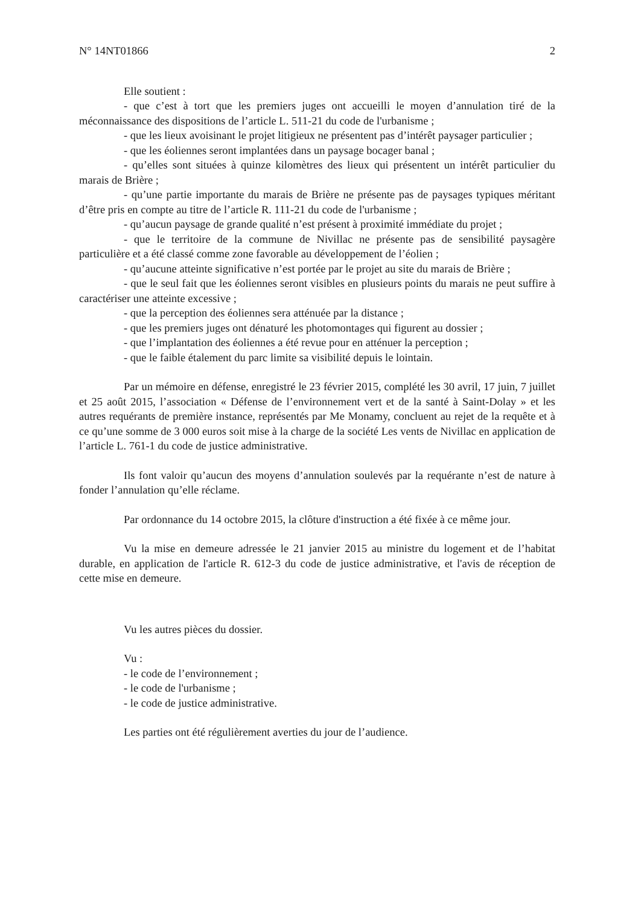N° 14NT01866 2
Elle soutient :
- que c’est à tort que les premiers juges ont accueilli le moyen d’annulation tiré de la méconnaissance des dispositions de l’article L. 511-21 du code de l'urbanisme ;
- que les lieux avoisinant le projet litigieux ne présentent pas d’intérêt paysager particulier ;
- que les éoliennes seront implantées dans un paysage bocager banal ;
- qu’elles sont situées à quinze kilomètres des lieux qui présentent un intérêt particulier du marais de Brière ;
- qu’une partie importante du marais de Brière ne présente pas de paysages typiques méritant d’être pris en compte au titre de l’article R. 111-21 du code de l'urbanisme ;
- qu’aucun paysage de grande qualité n’est présent à proximité immédiate du projet ;
- que le territoire de la commune de Nivillac ne présente pas de sensibilité paysagère particulière et a été classé comme zone favorable au développement de l’éolien ;
- qu’aucune atteinte significative n’est portée par le projet au site du marais de Brière ;
- que le seul fait que les éoliennes seront visibles en plusieurs points du marais ne peut suffire à caractériser une atteinte excessive ;
- que la perception des éoliennes sera atténuée par la distance ;
- que les premiers juges ont dénaturé les photomontages qui figurent au dossier ;
- que l’implantation des éoliennes a été revue pour en atténuer la perception ;
- que le faible étalement du parc limite sa visibilité depuis le lointain.
Par un mémoire en défense, enregistré le 23 février 2015, complété les 30 avril, 17 juin, 7 juillet et 25 août 2015, l’association « Défense de l’environnement vert et de la santé à Saint-Dolay » et les autres requérants de première instance, représentés par Me Monamy, concluent au rejet de la requête et à ce qu’une somme de 3 000 euros soit mise à la charge de la société Les vents de Nivillac en application de l’article L. 761-1 du code de justice administrative.
Ils font valoir qu’aucun des moyens d’annulation soulevés par la requérante n’est de nature à fonder l’annulation qu’elle réclame.
Par ordonnance du 14 octobre 2015, la clôture d'instruction a été fixée à ce même jour.
Vu la mise en demeure adressée le 21 janvier 2015 au ministre du logement et de l’habitat durable, en application de l'article R. 612-3 du code de justice administrative, et l'avis de réception de cette mise en demeure.
Vu les autres pièces du dossier.
Vu :
- le code de l’environnement ;
- le code de l'urbanisme ;
- le code de justice administrative.
Les parties ont été régulièrement averties du jour de l’audience.